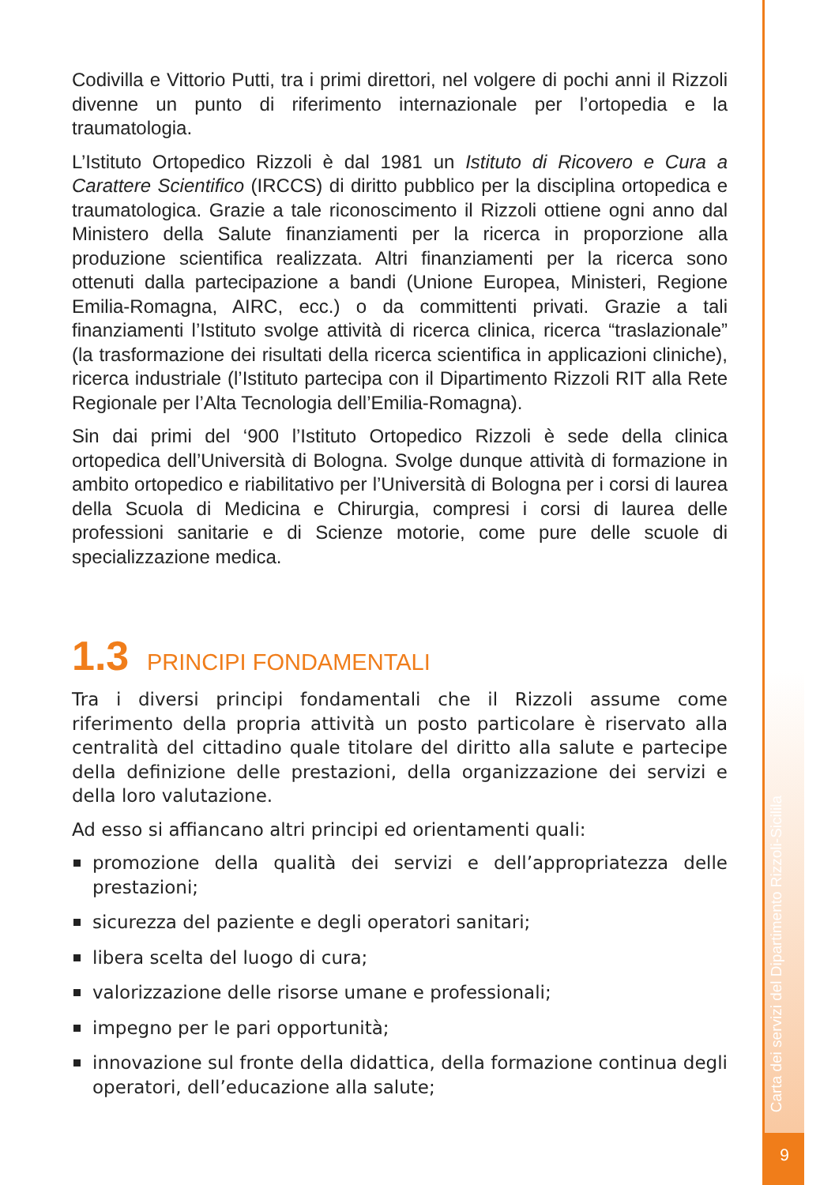Codivilla e Vittorio Putti, tra i primi direttori, nel volgere di pochi anni il Rizzoli divenne un punto di riferimento internazionale per l’ortopedia e la traumatologia.
L’Istituto Ortopedico Rizzoli è dal 1981 un Istituto di Ricovero e Cura a Carattere Scientifico (IRCCS) di diritto pubblico per la disciplina ortopedica e traumatologica. Grazie a tale riconoscimento il Rizzoli ottiene ogni anno dal Ministero della Salute finanziamenti per la ricerca in proporzione alla produzione scientifica realizzata. Altri finanziamenti per la ricerca sono ottenuti dalla partecipazione a bandi (Unione Europea, Ministeri, Regione Emilia-Romagna, AIRC, ecc.) o da committenti privati. Grazie a tali finanziamenti l’Istituto svolge attività di ricerca clinica, ricerca “traslazionale” (la trasformazione dei risultati della ricerca scientifica in applicazioni cliniche), ricerca industriale (l’Istituto partecipa con il Dipartimento Rizzoli RIT alla Rete Regionale per l’Alta Tecnologia dell’Emilia-Romagna).
Sin dai primi del ‘900 l’Istituto Ortopedico Rizzoli è sede della clinica ortopedica dell’Università di Bologna. Svolge dunque attività di formazione in ambito ortopedico e riabilitativo per l’Università di Bologna per i corsi di laurea della Scuola di Medicina e Chirurgia, compresi i corsi di laurea delle professioni sanitarie e di Scienze motorie, come pure delle scuole di specializzazione medica.
1.3 PRINCIPI FONDAMENTALI
Tra i diversi principi fondamentali che il Rizzoli assume come riferimento della propria attività un posto particolare è riservato alla centralità del cittadino quale titolare del diritto alla salute e partecipe della definizione delle prestazioni, della organizzazione dei servizi e della loro valutazione.
Ad esso si affiancano altri principi ed orientamenti quali:
promozione della qualità dei servizi e dell’appropriatezza delle prestazioni;
sicurezza del paziente e degli operatori sanitari;
libera scelta del luogo di cura;
valorizzazione delle risorse umane e professionali;
impegno per le pari opportunità;
innovazione sul fronte della didattica, della formazione continua degli operatori, dell’educazione alla salute;
Carta dei servizi del Dipartimento Rizzoli-Sicilila
9